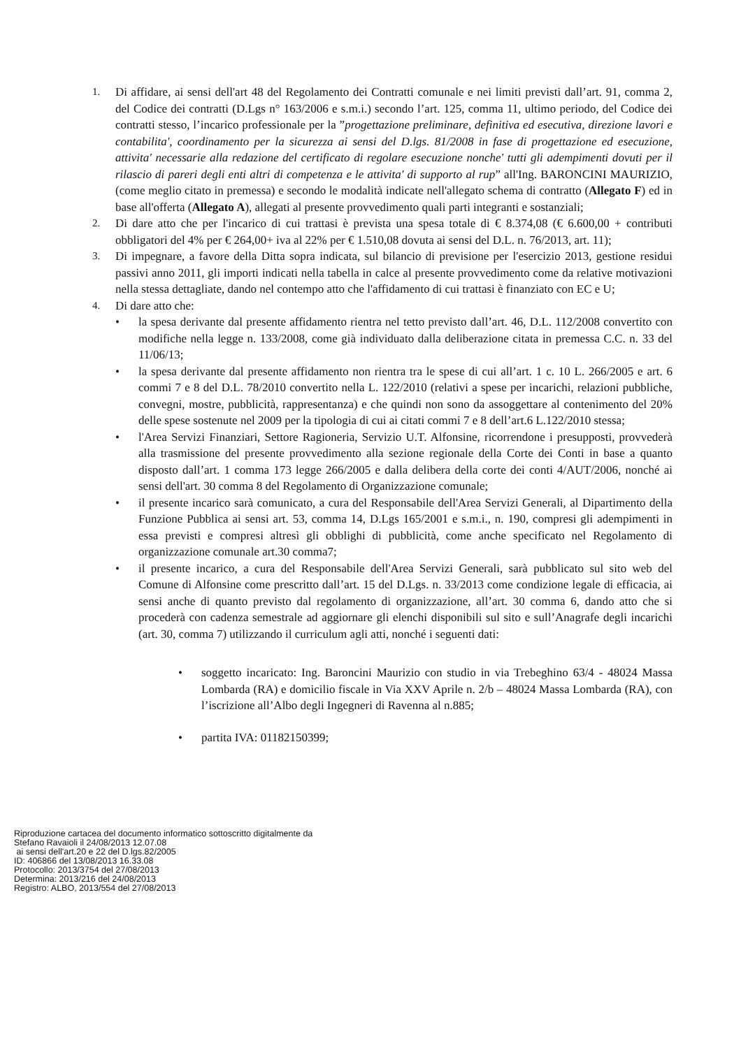1. Di affidare, ai sensi dell'art 48 del Regolamento dei Contratti comunale e nei limiti previsti dall’art. 91, comma 2, del Codice dei contratti (D.Lgs n° 163/2006 e s.m.i.) secondo l’art. 125, comma 11, ultimo periodo, del Codice dei contratti stesso, l’incarico professionale per la ”progettazione preliminare, definitiva ed esecutiva, direzione lavori e contabilita', coordinamento per la sicurezza ai sensi del D.lgs. 81/2008 in fase di progettazione ed esecuzione, attivita' necessarie alla redazione del certificato di regolare esecuzione nonche' tutti gli adempimenti dovuti per il rilascio di pareri degli enti altri di competenza e le attivita' di supporto al rup” all'Ing. BARONCINI MAURIZIO, (come meglio citato in premessa) e secondo le modalità indicate nell'allegato schema di contratto (Allegato F) ed in base all'offerta (Allegato A), allegati al presente provvedimento quali parti integranti e sostanziali;
2. Di dare atto che per l'incarico di cui trattasi è prevista una spesa totale di € 8.374,08 (€ 6.600,00 + contributi obbligatori del 4% per € 264,00+ iva al 22% per € 1.510,08 dovuta ai sensi del D.L. n. 76/2013, art. 11);
3. Di impegnare, a favore della Ditta sopra indicata, sul bilancio di previsione per l'esercizio 2013, gestione residui passivi anno 2011, gli importi indicati nella tabella in calce al presente provvedimento come da relative motivazioni nella stessa dettagliate, dando nel contempo atto che l'affidamento di cui trattasi è finanziato con EC e U;
4. Di dare atto che:
• la spesa derivante dal presente affidamento rientra nel tetto previsto dall’art. 46, D.L. 112/2008 convertito con modifiche nella legge n. 133/2008, come già individuato dalla deliberazione citata in premessa C.C. n. 33 del 11/06/13;
• la spesa derivante dal presente affidamento non rientra tra le spese di cui all’art. 1 c. 10 L. 266/2005 e art. 6 commi 7 e 8 del D.L. 78/2010 convertito nella L. 122/2010 (relativi a spese per incarichi, relazioni pubbliche, convegni, mostre, pubblicità, rappresentanza) e che quindi non sono da assoggettare al contenimento del 20% delle spese sostenute nel 2009 per la tipologia di cui ai citati commi 7 e 8 dell’art.6 L.122/2010 stessa;
• l'Area Servizi Finanziari, Settore Ragioneria, Servizio U.T. Alfonsine, ricorrendone i presupposti, provvederà alla trasmissione del presente provvedimento alla sezione regionale della Corte dei Conti in base a quanto disposto dall’art. 1 comma 173 legge 266/2005 e dalla delibera della corte dei conti 4/AUT/2006, nonché ai sensi dell'art. 30 comma 8 del Regolamento di Organizzazione comunale;
• il presente incarico sarà comunicato, a cura del Responsabile dell'Area Servizi Generali, al Dipartimento della Funzione Pubblica ai sensi art. 53, comma 14, D.Lgs 165/2001 e s.m.i., n. 190, compresi gli adempimenti in essa previsti e compresi altresì gli obblighi di pubblicità, come anche specificato nel Regolamento di organizzazione comunale art.30 comma7;
• il presente incarico, a cura del Responsabile dell'Area Servizi Generali, sarà pubblicato sul sito web del Comune di Alfonsine come prescritto dall’art. 15 del D.Lgs. n. 33/2013 come condizione legale di efficacia, ai sensi anche di quanto previsto dal regolamento di organizzazione, all’art. 30 comma 6, dando atto che si procederà con cadenza semestrale ad aggiornare gli elenchi disponibili sul sito e sull’Anagrafe degli incarichi (art. 30, comma 7) utilizzando il curriculum agli atti, nonché i seguenti dati:
• soggetto incaricato: Ing. Baroncini Maurizio con studio in via Trebeghino 63/4 - 48024 Massa Lombarda (RA) e domicilio fiscale in Via XXV Aprile n. 2/b – 48024 Massa Lombarda (RA), con l’iscrizione all’Albo degli Ingegneri di Ravenna al n.885;
• partita IVA: 01182150399;
Riproduzione cartacea del documento informatico sottoscritto digitalmente da
Stefano Ravaioli il 24/08/2013 12.07.08
ai sensi dell'art.20 e 22 del D.lgs.82/2005
ID: 406866 del 13/08/2013 16.33.08
Protocollo: 2013/3754 del 27/08/2013
Determina: 2013/216 del 24/08/2013
Registro: ALBO, 2013/554 del 27/08/2013